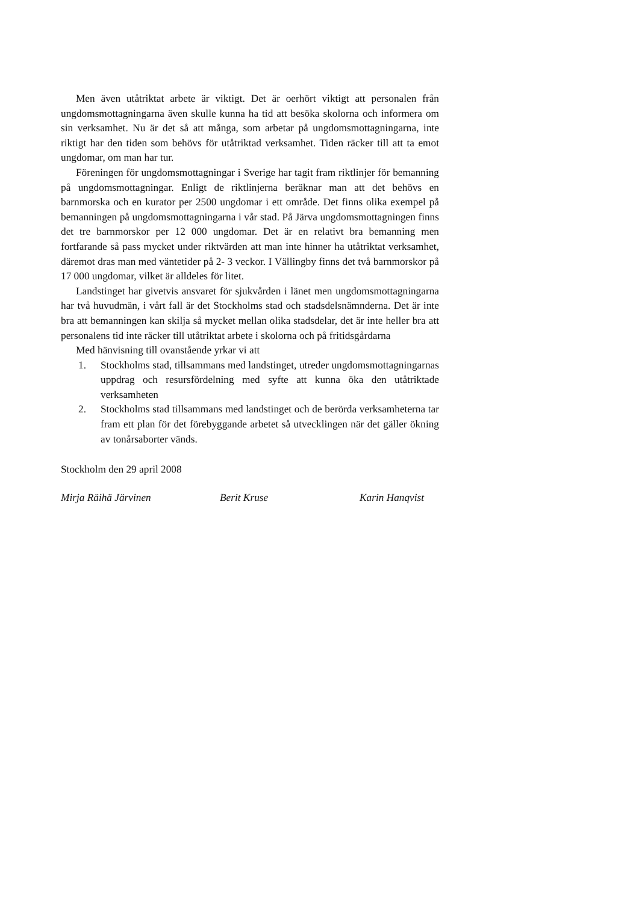Men även utåtriktat arbete är viktigt. Det är oerhört viktigt att personalen från ungdomsmottagningarna även skulle kunna ha tid att besöka skolorna och informera om sin verksamhet. Nu är det så att många, som arbetar på ungdomsmottagningarna, inte riktigt har den tiden som behövs för utåtriktad verksamhet. Tiden räcker till att ta emot ungdomar, om man har tur.
Föreningen för ungdomsmottagningar i Sverige har tagit fram riktlinjer för bemanning på ungdomsmottagningar. Enligt de riktlinjerna beräknar man att det behövs en barnmorska och en kurator per 2500 ungdomar i ett område. Det finns olika exempel på bemanningen på ungdomsmottagningarna i vår stad. På Järva ungdomsmottagningen finns det tre barnmorskor per 12 000 ungdomar. Det är en relativt bra bemanning men fortfarande så pass mycket under riktvärden att man inte hinner ha utåtriktat verksamhet, däremot dras man med väntetider på 2- 3 veckor. I Vällingby finns det två barnmorskor på 17 000 ungdomar, vilket är alldeles för litet.
Landstinget har givetvis ansvaret för sjukvården i länet men ungdomsmottagningarna har två huvudmän, i vårt fall är det Stockholms stad och stadsdelsnämnderna. Det är inte bra att bemanningen kan skilja så mycket mellan olika stadsdelar, det är inte heller bra att personalens tid inte räcker till utåtriktat arbete i skolorna och på fritidsgårdarna
Med hänvisning till ovanstående yrkar vi att
1. Stockholms stad, tillsammans med landstinget, utreder ungdomsmottagningarnas uppdrag och resursfördelning med syfte att kunna öka den utåtriktade verksamheten
2. Stockholms stad tillsammans med landstinget och de berörda verksamheterna tar fram ett plan för det förebyggande arbetet så utvecklingen när det gäller ökning av tonårsaborter vänds.
Stockholm den 29 april 2008
Mirja Räihä Järvinen Berit Kruse Karin Hanqvist